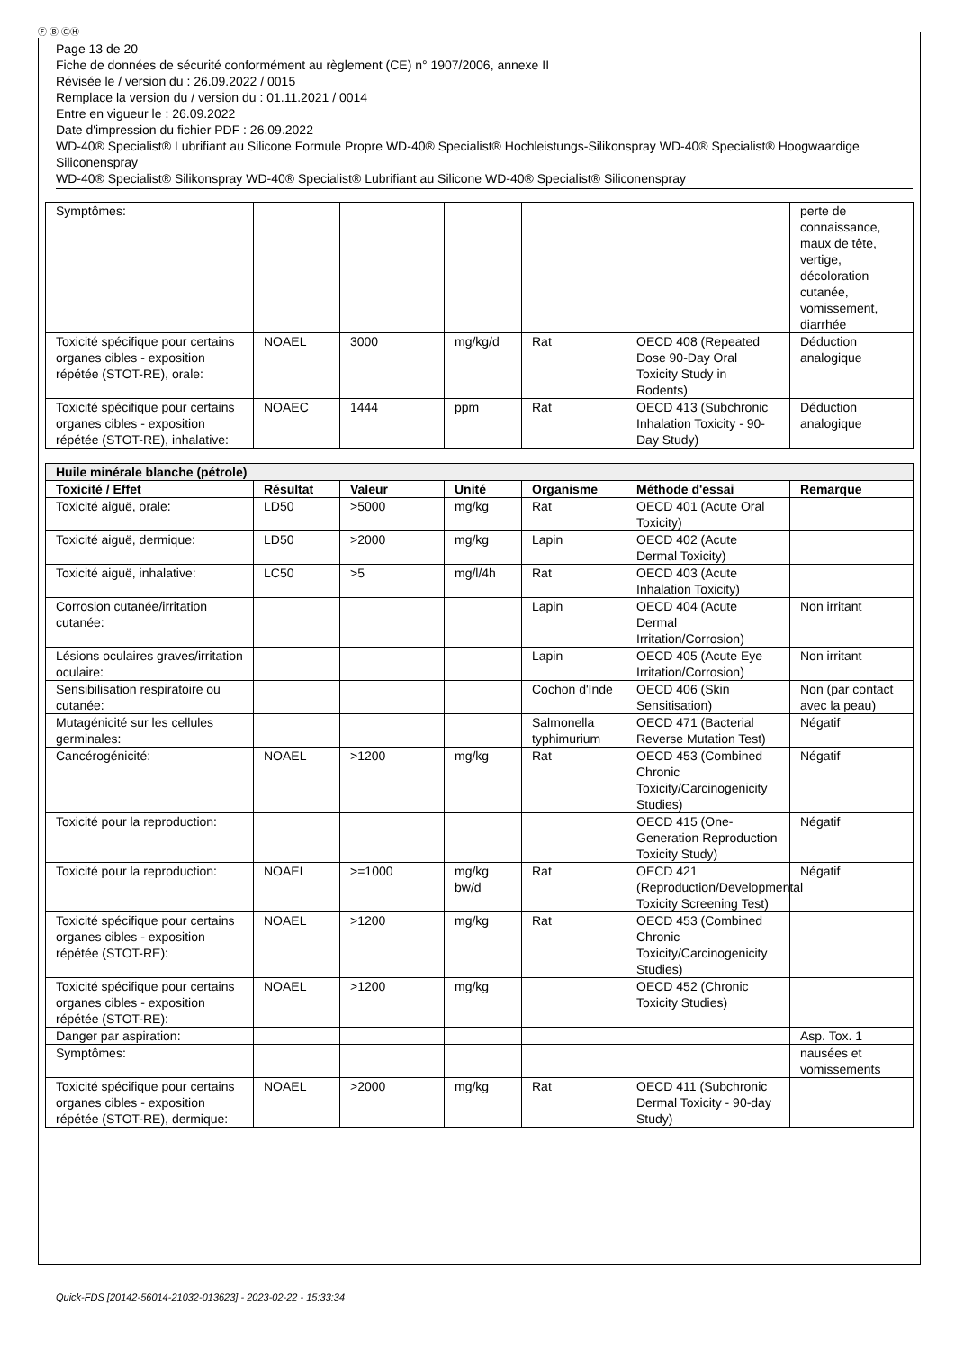Ⓕ Ⓑ ⒸⒽ
Page 13 de 20
Fiche de données de sécurité conformément au règlement (CE) n° 1907/2006, annexe II
Révisée le / version du : 26.09.2022 / 0015
Remplace la version du / version du : 01.11.2021 / 0014
Entre en vigueur le : 26.09.2022
Date d'impression du fichier PDF : 26.09.2022
WD-40® Specialist® Lubrifiant au Silicone Formule Propre WD-40® Specialist® Hochleistungs-Silikonspray WD-40® Specialist® Hoogwaardige Siliconenspray
WD-40® Specialist® Silikonspray WD-40® Specialist® Lubrifiant au Silicone WD-40® Specialist® Siliconenspray
| Symptômes: | | | | | | perte de connaissance, maux de tête, vertige, décoloration cutanée, vomissement, diarrhée |
| Toxicité spécifique pour certains organes cibles - exposition répétée (STOT-RE), orale: | NOAEL | 3000 | mg/kg/d | Rat | OECD 408 (Repeated Dose 90-Day Oral Toxicity Study in Rodents) | Déduction analogique |
| Toxicité spécifique pour certains organes cibles - exposition répétée (STOT-RE), inhalative: | NOAEC | 1444 | ppm | Rat | OECD 413 (Subchronic Inhalation Toxicity - 90-Day Study) | Déduction analogique |
| Huile minérale blanche (pétrole) | | | | | | |
| Toxicité / Effet | Résultat | Valeur | Unité | Organisme | Méthode d'essai | Remarque |
| Toxicité aiguë, orale: | LD50 | >5000 | mg/kg | Rat | OECD 401 (Acute Oral Toxicity) | |
| Toxicité aiguë, dermique: | LD50 | >2000 | mg/kg | Lapin | OECD 402 (Acute Dermal Toxicity) | |
| Toxicité aiguë, inhalative: | LC50 | >5 | mg/l/4h | Rat | OECD 403 (Acute Inhalation Toxicity) | |
| Corrosion cutanée/irritation cutanée: | | | | Lapin | OECD 404 (Acute Dermal Irritation/Corrosion) | Non irritant |
| Lésions oculaires graves/irritation oculaire: | | | | Lapin | OECD 405 (Acute Eye Irritation/Corrosion) | Non irritant |
| Sensibilisation respiratoire ou cutanée: | | | | Cochon d'Inde | OECD 406 (Skin Sensitisation) | Non (par contact avec la peau) |
| Mutagénicité sur les cellules germinales: | | | | Salmonella typhimurium | OECD 471 (Bacterial Reverse Mutation Test) | Négatif |
| Cancérogénicité: | NOAEL | >1200 | mg/kg | Rat | OECD 453 (Combined Chronic Toxicity/Carcinogenicity Studies) | Négatif |
| Toxicité pour la reproduction: | | | | | OECD 415 (One-Generation Reproduction Toxicity Study) | Négatif |
| Toxicité pour la reproduction: | NOAEL | >=1000 | mg/kg bw/d | Rat | OECD 421 (Reproduction/Developmental Toxicity Screening Test) | Négatif |
| Toxicité spécifique pour certains organes cibles - exposition répétée (STOT-RE): | NOAEL | >1200 | mg/kg | Rat | OECD 453 (Combined Chronic Toxicity/Carcinogenicity Studies) | |
| Toxicité spécifique pour certains organes cibles - exposition répétée (STOT-RE): | NOAEL | >1200 | mg/kg | | OECD 452 (Chronic Toxicity Studies) | |
| Danger par aspiration: | | | | | | Asp. Tox. 1 |
| Symptômes: | | | | | | nausées et vomissements |
| Toxicité spécifique pour certains organes cibles - exposition répétée (STOT-RE), dermique: | NOAEL | >2000 | mg/kg | Rat | OECD 411 (Subchronic Dermal Toxicity - 90-day Study) | |
Quick-FDS [20142-56014-21032-013623] - 2023-02-22 - 15:33:34